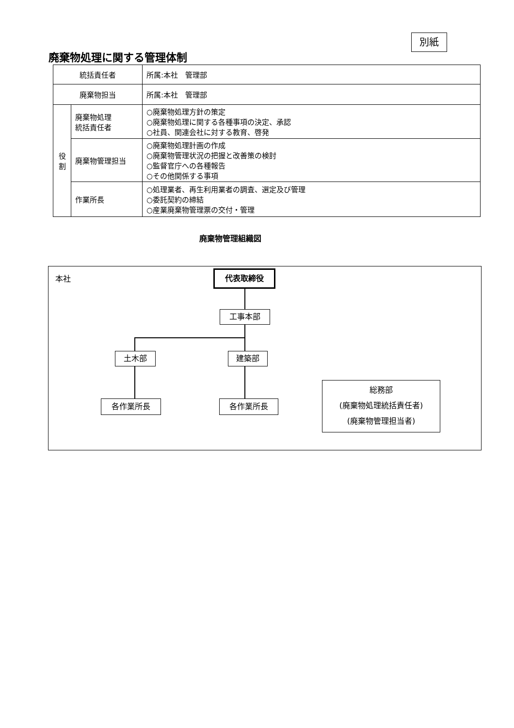別紙
廃棄物処理に関する管理体制
| 統括責任者 | | 所属:本社 管理部 |
| 廃棄物担当 | | 所属:本社 管理部 |
| 役 割 | 廃棄物処理 統括責任者 | ○廃棄物処理方針の策定 ○廃棄物処理に関する各種事項の決定、承認 ○社員、関連会社に対する教育、啓発 |
| | 廃棄物管理担当 | ○廃棄物処理計画の作成 ○廃棄物管理状況の把握と改善策の検討 ○監督官庁への各種報告 ○その他関係する事項 |
| | 作業所長 | ○処理業者、再生利用業者の調査、選定及び管理 ○委託契約の締結 ○産業廃棄物管理票の交付・管理 |
廃棄物管理組織図
本社 代表取締役
工事本部
土木部 建築部
各作業所長 各作業所長
総務部
(廃棄物処理統括責任者)
(廃棄物管理担当者)